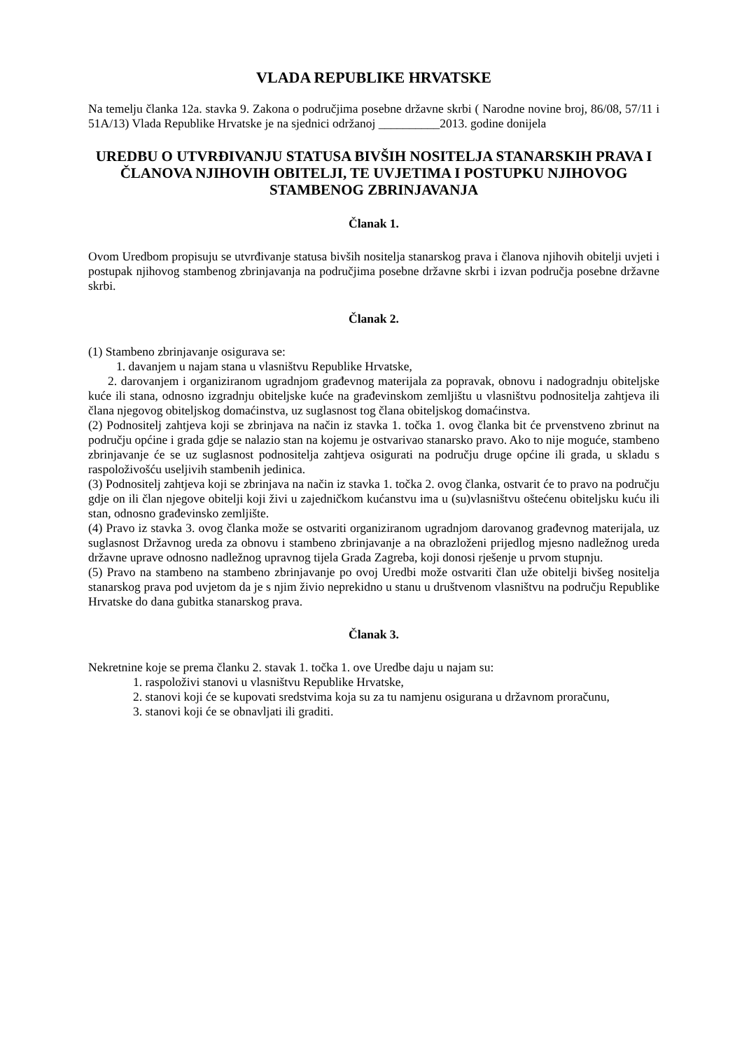VLADA REPUBLIKE HRVATSKE
Na temelju članka 12a. stavka 9. Zakona o područjima posebne državne skrbi ( Narodne novine broj, 86/08, 57/11 i 51A/13) Vlada Republike Hrvatske je na sjednici održanoj __________2013. godine donijela
UREDBU O UTVRĐIVANJU STATUSA BIVŠIH NOSITELJA STANARSKIH PRAVA I ČLANOVA NJIHOVIH OBITELJI, TE UVJETIMA I POSTUPKU NJIHOVOG STAMBENOG ZBRINJAVANJA
Članak 1.
Ovom Uredbom propisuju se utvrđivanje statusa bivših nositelja stanarskog prava i članova njihovih obitelji uvjeti i postupak njihovog stambenog zbrinjavanja na područjima posebne državne skrbi i izvan područja posebne državne skrbi.
Članak 2.
(1) Stambeno zbrinjavanje osigurava se:
1. davanjem u najam stana u vlasništvu Republike Hrvatske,
2. darovanjem i organiziranom ugradnjom građevnog materijala za popravak, obnovu i nadogradnju obiteljske kuće ili stana, odnosno izgradnju obiteljske kuće na građevinskom zemljištu u vlasništvu podnositelja zahtjeva ili člana njegovog obiteljskog domaćinstva, uz suglasnost tog člana obiteljskog domaćinstva.
(2) Podnositelj zahtjeva koji se zbrinjava na način iz stavka 1. točka 1. ovog članka bit će prvenstveno zbrinut na području općine i grada gdje se nalazio stan na kojemu je ostvarivao stanarsko pravo. Ako to nije moguće, stambeno zbrinjavanje će se uz suglasnost podnositelja zahtjeva osigurati na području druge općine ili grada, u skladu s raspoloživošću useljivih stambenih jedinica.
(3) Podnositelj zahtjeva koji se zbrinjava na način iz stavka 1. točka 2. ovog članka, ostvarit će to pravo na području gdje on ili član njegove obitelji koji živi u zajedničkom kućanstvu ima u (su)vlasništvu oštećenu obiteljsku kuću ili stan, odnosno građevinsko zemljište.
(4) Pravo iz stavka 3. ovog članka može se ostvariti organiziranom ugradnjom darovanog građevnog materijala, uz suglasnost Državnog ureda za obnovu i stambeno zbrinjavanje a na obrazloženi prijedlog mjesno nadležnog ureda državne uprave odnosno nadležnog upravnog tijela Grada Zagreba, koji donosi rješenje u prvom stupnju.
(5) Pravo na stambeno na stambeno zbrinjavanje po ovoj Uredbi može ostvariti član uže obitelji bivšeg nositelja stanarskog prava pod uvjetom da je s njim živio neprekidno u stanu u društvenom vlasništvu na području Republike Hrvatske do dana gubitka stanarskog prava.
Članak 3.
Nekretnine koje se prema članku 2. stavak 1. točka 1. ove Uredbe daju u najam su:
1. raspoloživi stanovi u vlasništvu Republike Hrvatske,
2. stanovi koji će se kupovati sredstvima koja su za tu namjenu osigurana u državnom proračunu,
3. stanovi koji će se obnavljati ili graditi.